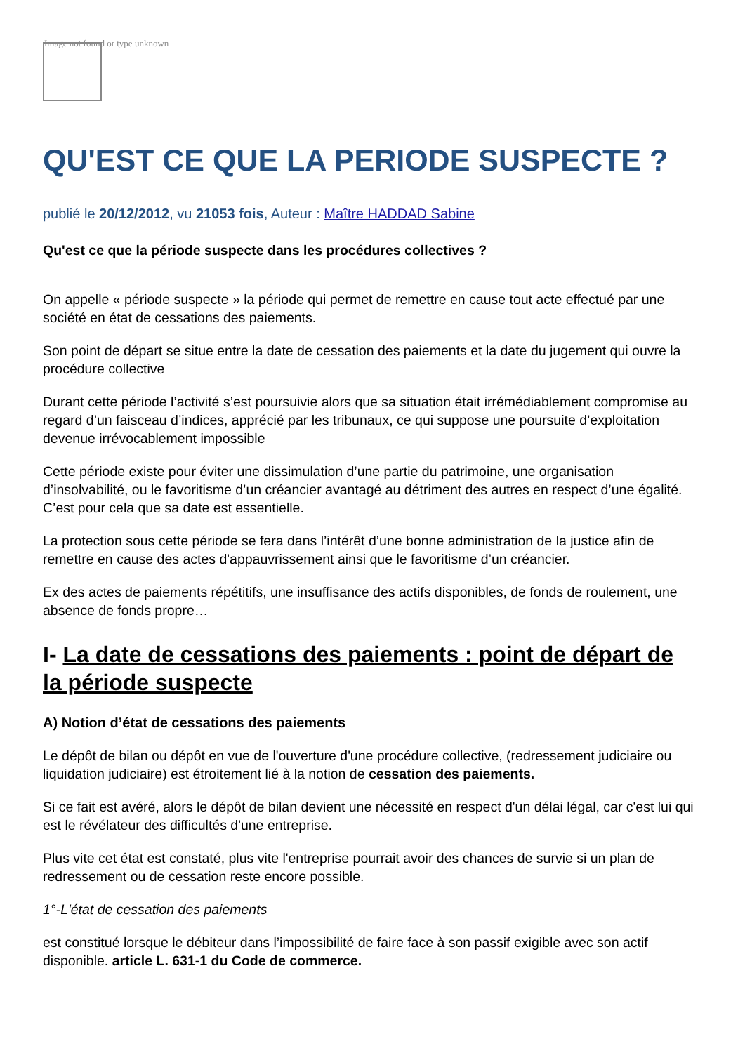Image not found or type unknown
QU'EST CE QUE LA PERIODE SUSPECTE ?
publié le 20/12/2012, vu 21053 fois, Auteur : Maître HADDAD Sabine
Qu'est ce que la période suspecte dans les procédures collectives ?
On appelle « période suspecte » la période qui permet de remettre en cause tout acte effectué par une société en état de cessations des paiements.
Son point de départ se situe entre la date de cessation des paiements et la date du jugement qui ouvre la procédure collective
Durant cette période l’activité s’est poursuivie alors que sa situation était irrémédiablement compromise au regard d’un faisceau d’indices, apprécié par les tribunaux, ce qui suppose une poursuite d’exploitation devenue irrévocablement impossible
Cette période existe pour éviter une dissimulation d’une partie du patrimoine, une organisation d’insolvabilité, ou le favoritisme d’un créancier avantagé au détriment des autres en respect d’une égalité. C’est pour cela que sa date est essentielle.
La protection sous cette période se fera dans l’intérêt d’une bonne administration de la justice afin de remettre en cause des actes d'appauvrissement ainsi que le favoritisme d’un créancier.
Ex des actes de paiements répétitifs, une insuffisance des actifs disponibles, de fonds de roulement, une absence de fonds propre…
I- La date de cessations des paiements : point de départ de la période suspecte
A) Notion d’état de cessations des paiements
Le dépôt de bilan ou dépôt en vue de l'ouverture d'une procédure collective, (redressement judiciaire ou liquidation judiciaire) est étroitement lié à la notion de cessation des paiements.
Si ce fait est avéré, alors le dépôt de bilan devient une nécessité en respect d'un délai légal, car c'est lui qui est le révélateur des difficultés d'une entreprise.
Plus vite cet état est constaté, plus vite l'entreprise pourrait avoir des chances de survie si un plan de redressement ou de cessation reste encore possible.
1°-L'état de cessation des paiements
est constitué lorsque le débiteur dans l’impossibilité de faire face à son passif exigible avec son actif disponible. article L. 631-1 du Code de commerce.